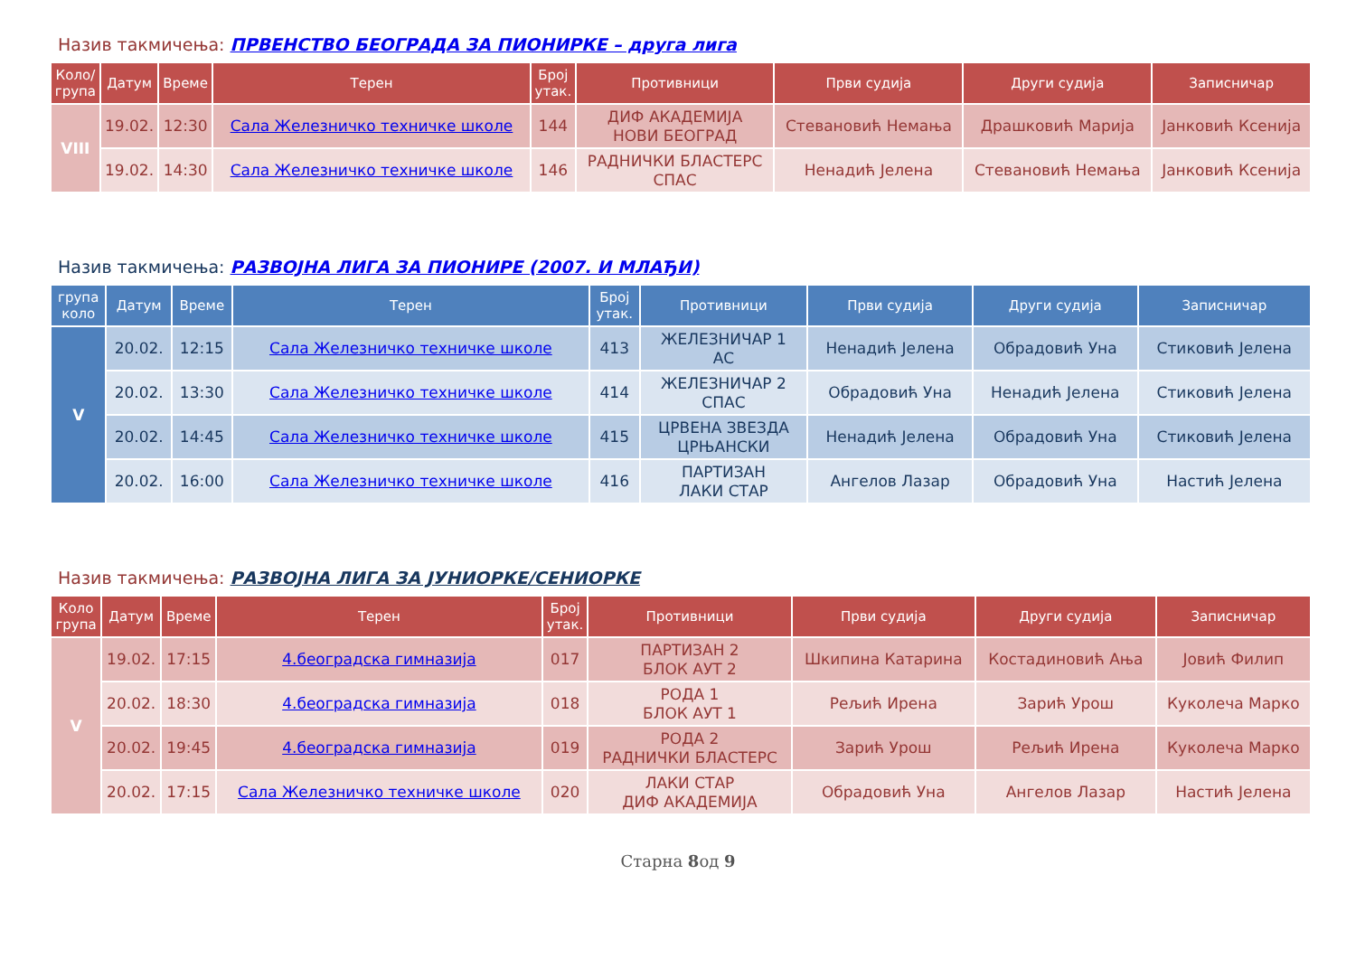Назив такмичења: ПРВЕНСТВО БЕОГРАДА ЗА ПИОНИРКЕ – друга лига
| Коло/ група | Датум | Време | Терен | Број утак. | Противници | Први судија | Други судија | Записничар |
| --- | --- | --- | --- | --- | --- | --- | --- | --- |
| VIII | 19.02. | 12:30 | Сала Железничко техничке школе | 144 | ДИФ АКАДЕМИЈА НОВИ БЕОГРАД | Стевановић Немања | Драшковић Марија | Јанковић Ксенија |
| | 19.02. | 14:30 | Сала Железничко техничке школе | 146 | РАДНИЧКИ БЛАСТЕРС СПАС | Ненадић Јелена | Стевановић Немања | Јанковић Ксенија |
Назив такмичења: РАЗВОЈНА ЛИГА ЗА ПИОНИРЕ (2007. И МЛАЂИ)
| група коло | Датум | Време | Терен | Број утак. | Противници | Први судија | Други судија | Записничар |
| --- | --- | --- | --- | --- | --- | --- | --- | --- |
| V | 20.02. | 12:15 | Сала Железничко техничке школе | 413 | ЖЕЛЕЗНИЧАР 1 АС | Ненадић Јелена | Обрадовић Уна | Стиковић Јелена |
| | 20.02. | 13:30 | Сала Железничко техничке школе | 414 | ЖЕЛЕЗНИЧАР 2 СПАС | Обрадовић Уна | Ненадић Јелена | Стиковић Јелена |
| | 20.02. | 14:45 | Сала Железничко техничке школе | 415 | ЦРВЕНА ЗВЕЗДА ЦРЊАНСКИ | Ненадић Јелена | Обрадовић Уна | Стиковић Јелена |
| | 20.02. | 16:00 | Сала Железничко техничке школе | 416 | ПАРТИЗАН ЛАКИ СТАР | Ангелов Лазар | Обрадовић Уна | Настић Јелена |
Назив такмичења: РАЗВОЈНА ЛИГА ЗА ЈУНИОРКЕ/СЕНИОРКЕ
| Коло група | Датум | Време | Терен | Број утак. | Противници | Први судија | Други судија | Записничар |
| --- | --- | --- | --- | --- | --- | --- | --- | --- |
| V | 19.02. | 17:15 | 4.београдска гимназија | 017 | ПАРТИЗАН 2 БЛОК АУТ 2 | Шкипина Катарина | Костадиновић Ања | Јовић Филип |
| | 20.02. | 18:30 | 4.београдска гимназија | 018 | РОДА 1 БЛОК АУТ 1 | Рељић Ирена | Зарић Урош | Куколеча Марко |
| | 20.02. | 19:45 | 4.београдска гимназија | 019 | РОДА 2 РАДНИЧКИ БЛАСТЕРС | Зарић Урош | Рељић Ирена | Куколеча Марко |
| | 20.02. | 17:15 | Сала Железничко техничке школе | 020 | ЛАКИ СТАР ДИФ АКАДЕМИЈА | Обрадовић Уна | Ангелов Лазар | Настић Јелена |
Старна 8од 9